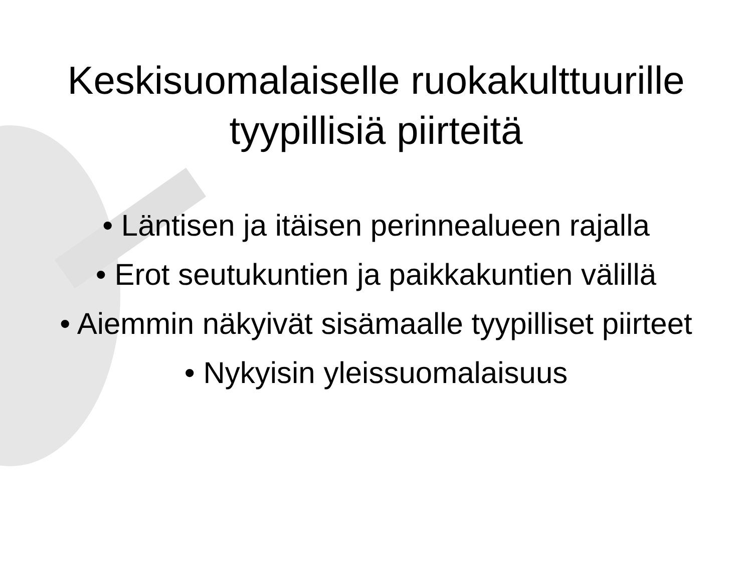Keskisuomalaiselle ruokakulttuurille
tyypillisiä piirteitä
• Läntisen ja itäisen perinnealueen rajalla
• Erot seutukuntien ja paikkakuntien välillä
• Aiemmin näkyivät sisämaalle tyypilliset piirteet
• Nykyisin yleissuomalaisuus